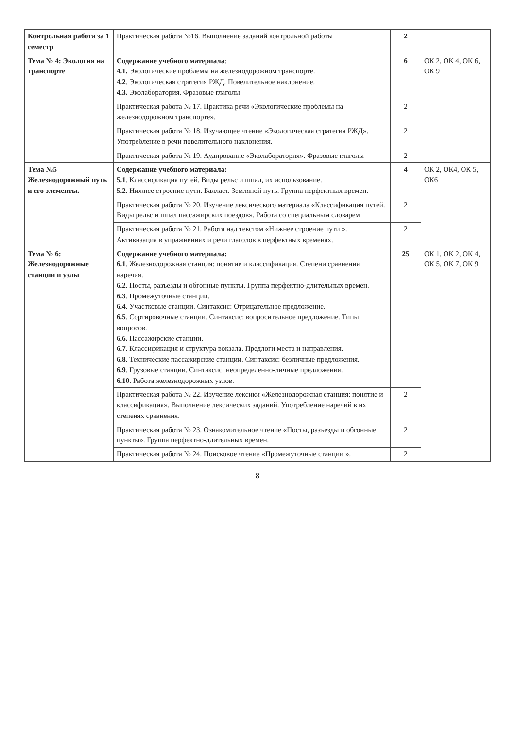| Контрольная работа за 1 семестр | Практическая работа №16. Выполнение заданий контрольной работы | 2 | |
| Тема № 4: Экология на транспорте | Содержание учебного материала : 4.1. Экологические проблемы на железнодорожном транспорте. 4.2 . Экологическая стратегия РЖД. Повелительное наклонение. 4.3. Эколаборатория. Фразовые глаголы | 6 | ОК 2, ОК 4, ОК 6, ОК 9 |
| | Практическая работа № 17. Практика речи «Экологические проблемы на железнодорожном транспорте». | 2 | |
| | Практическая работа № 18. Изучающее чтение «Экологическая стратегия РЖД». Употребление в речи повелительного наклонения. | 2 | |
| | Практическая работа № 19. Аудирование «Эколаборатория». Фразовые глаголы | 2 | |
| Тема №5 Железнодорожный путь и его элементы. | Содержание учебного материала: 5.1 . Классификация путей. Виды рельс и шпал, их использование. 5.2 . Нижнее строение пути. Балласт. Земляной путь. Группа перфектных времен. | 4 | ОК 2, ОК4, ОК 5, ОК6 |
| | Практическая работа № 20. Изучение лексического материала «Классификация путей. Виды рельс и шпал пассажирских поездов». Работа со специальным словарем | 2 | |
| | Практическая работа № 21. Работа над текстом «Нижнее строение пути ». Активизация в упражнениях и речи глаголов в перфектных временах. | 2 | |
| Тема № 6: Железнодорожные станции и узлы | Содержание учебного материала: 6.1 . Железнодорожная станция: понятие и классификация. Степени сравнения наречия. 6.2 . Посты, разъезды и обгонные пункты. Группа перфектно-длительных времен. 6.3 . Промежуточные станции. 6.4 . Участковые станции. Синтаксис: Отрицательное предложение. 6.5 . Сортировочные станции. Синтаксис: вопросительное предложение. Типы вопросов. 6.6. Пассажирские станции. 6.7 . Классификация и структура вокзала. Предлоги места и направления. 6.8 . Технические пассажирские станции. Синтаксис: безличные предложения. 6.9 . Грузовые станции. Синтаксис: неопределенно-личные предложения. 6.10 . Работа железнодорожных узлов. | 25 | ОК 1, ОК 2, ОК 4, ОК 5, ОК 7, ОК 9 |
| | Практическая работа № 22. Изучение лексики «Железнодорожная станция: понятие и классификация». Выполнение лексических заданий. Употребление наречий в их степенях сравнения. | 2 | |
| | Практическая работа № 23. Ознакомительное чтение «Посты, разъезды и обгонные пункты». Группа перфектно-длительных времен. | 2 | |
| | Практическая работа № 24. Поисковое чтение «Промежуточные станции ». | 2 | |
8